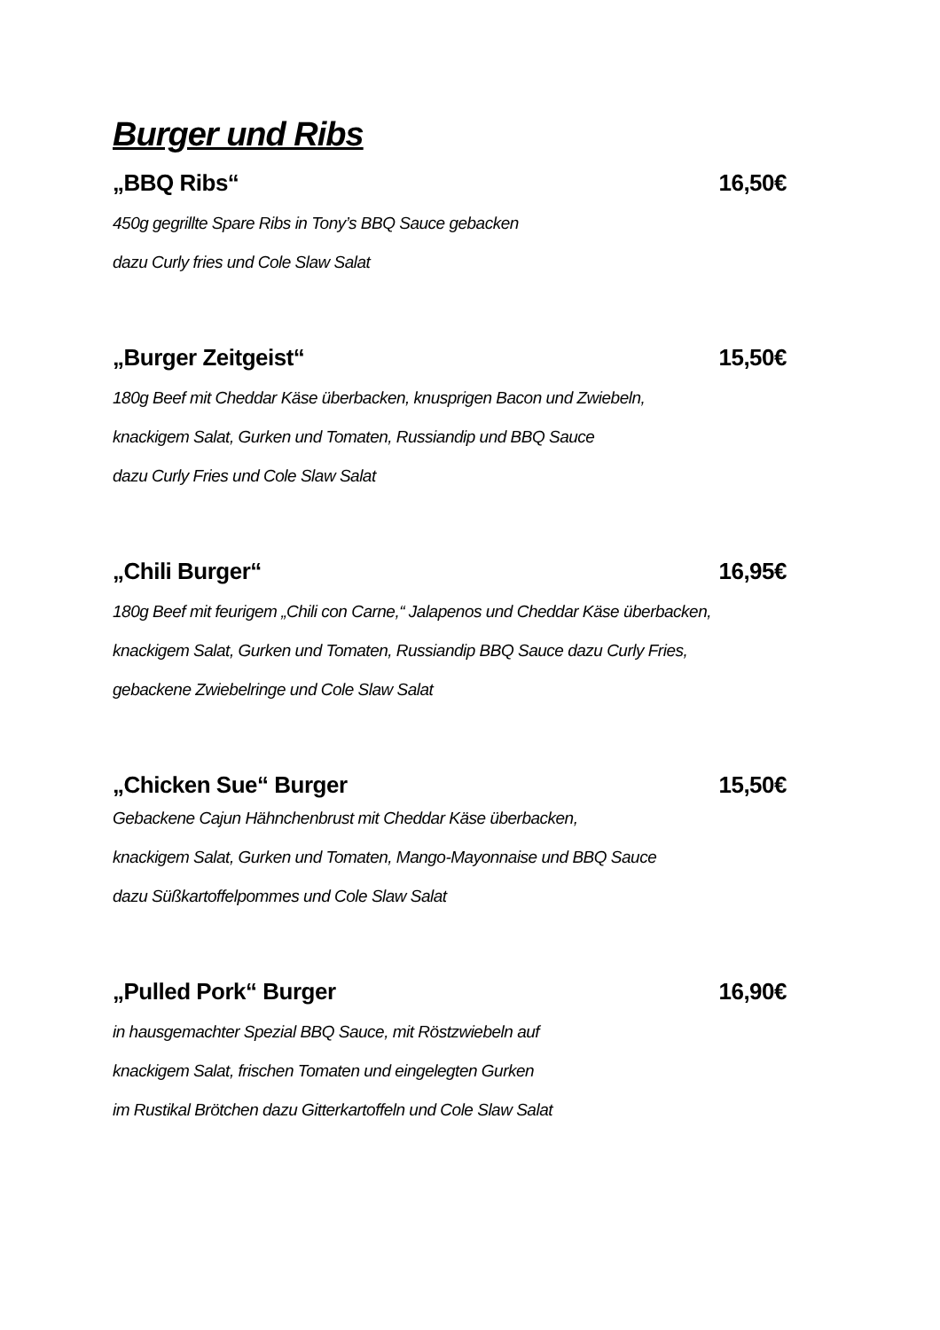Burger und Ribs
„BBQ Ribs“16,50€
450g gegrillte Spare Ribs in Tony’s BBQ Sauce gebacken
dazu Curly fries und Cole Slaw Salat
„Burger Zeitgeist“15,50€
180g Beef mit Cheddar Käse überbacken, knusprigen Bacon und Zwiebeln,
knackigem Salat, Gurken und Tomaten, Russiandip und BBQ Sauce
dazu Curly Fries und Cole Slaw Salat
„Chili Burger“16,95€
180g Beef mit feurigem „Chili con Carne,“ Jalapenos und Cheddar Käse überbacken,
knackigem Salat, Gurken und Tomaten, Russiandip BBQ Sauce dazu Curly Fries,
gebackene Zwiebelringe und Cole Slaw Salat
„Chicken Sue“ Burger 15,50€
Gebackene Cajun Hähnchenbrust mit Cheddar Käse überbacken,
knackigem Salat, Gurken und Tomaten, Mango-Mayonnaise und BBQ Sauce
dazu Süßkartoffelpommes und Cole Slaw Salat
„Pulled Pork“ Burger 16,90€
in hausgemachter Spezial BBQ Sauce, mit Röstzwiebeln auf
knackigem Salat, frischen Tomaten und eingelegten Gurken
im Rustikal Brötchen dazu Gitterkartoffeln und Cole Slaw Salat